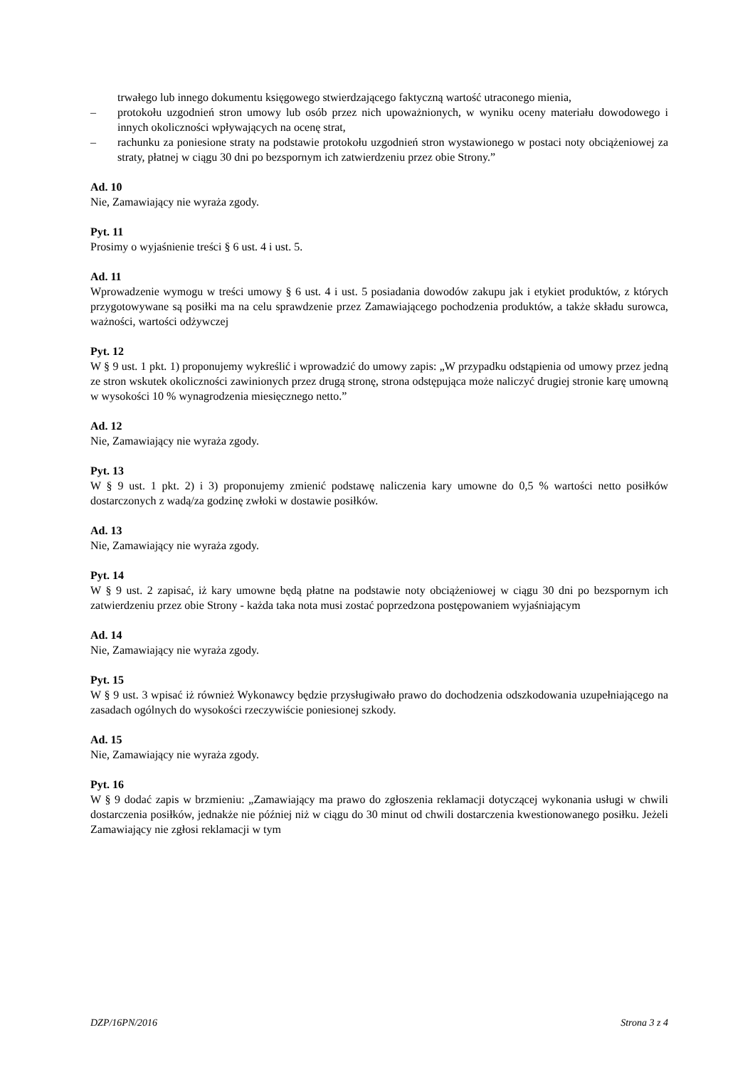trwałego lub innego dokumentu księgowego stwierdzającego faktyczną wartość utraconego mienia,
– protokołu uzgodnień stron umowy lub osób przez nich upoważnionych, w wyniku oceny materiału dowodowego i innych okoliczności wpływających na ocenę strat,
– rachunku za poniesione straty na podstawie protokołu uzgodnień stron wystawionego w postaci noty obciążeniowej za straty, płatnej w ciągu 30 dni po bezspornym ich zatwierdzeniu przez obie Strony.”
Ad. 10
Nie, Zamawiający nie wyraża zgody.
Pyt. 11
Prosimy o wyjaśnienie treści § 6 ust. 4 i ust. 5.
Ad. 11
Wprowadzenie wymogu w treści umowy § 6 ust. 4 i ust. 5 posiadania dowodów zakupu jak i etykiet produktów, z których przygotowywane są posiłki ma na celu sprawdzenie przez Zamawiającego pochodzenia produktów, a także składu surowca, ważności, wartości odżywczej
Pyt. 12
W § 9 ust. 1 pkt. 1) proponujemy wykreślić i wprowadzić do umowy zapis: „W przypadku odstąpienia od umowy przez jedną ze stron wskutek okoliczności zawinionych przez drugą stronę, strona odstępująca może naliczyć drugiej stronie karę umowną w wysokości 10 % wynagrodzenia miesięcznego netto.”
Ad. 12
Nie, Zamawiający nie wyraża zgody.
Pyt. 13
W § 9 ust. 1 pkt. 2) i 3) proponujemy zmienić podstawę naliczenia kary umowne do 0,5 % wartości netto posiłków dostarczonych z wadą/za godzinę zwłoki w dostawie posiłków.
Ad. 13
Nie, Zamawiający nie wyraża zgody.
Pyt. 14
W § 9 ust. 2 zapisać, iż kary umowne będą płatne na podstawie noty obciążeniowej w ciągu 30 dni po bezspornym ich zatwierdzeniu przez obie Strony - każda taka nota musi zostać poprzedzona postępowaniem wyjaśniającym
Ad. 14
Nie, Zamawiający nie wyraża zgody.
Pyt. 15
W § 9 ust. 3 wpisać iż również Wykonawcy będzie przysługiwało prawo do dochodzenia odszkodowania uzupełniającego na zasadach ogólnych do wysokości rzeczywiście poniesionej szkody.
Ad. 15
Nie, Zamawiający nie wyraża zgody.
Pyt. 16
W § 9 dodać zapis w brzmieniu: „Zamawiający ma prawo do zgłoszenia reklamacji dotyczącej wykonania usługi w chwili dostarczenia posiłków, jednakże nie później niż w ciągu do 30 minut od chwili dostarczenia kwestionowanego posiłku. Jeżeli Zamawiający nie zgłosi reklamacji w tym
DZP/16PN/2016 Strona 3 z 4